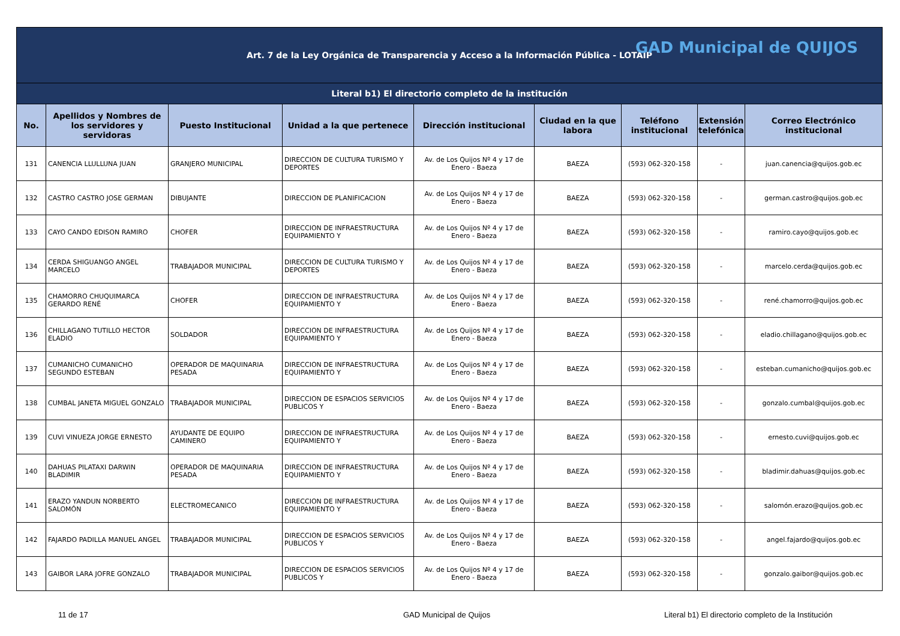| Art. 7 de la Ley Orgánica de Transparencia y Acceso a la Información Pública - LOTAIP GAD Municipal de QUIJOS | | | | | | | | |
| Literal b1) El directorio completo de la institución | | | | | | | | |
| No. | Apellidos y Nombres de los servidores y servidoras | Puesto Institucional | Unidad a la que pertenece | Dirección institucional | Ciudad en la que labora | Teléfono institucional | Extensión telefónica | Correo Electrónico institucional |
| 131 | CANENCIA LLULLUNA JUAN | GRANJERO MUNICIPAL | DIRECCION DE CULTURA TURISMO Y DEPORTES | Av. de Los Quijos Nº 4 y 17 de Enero - Baeza | BAEZA | (593) 062-320-158 | - | juan.canencia@quijos.gob.ec |
| 132 | CASTRO CASTRO JOSE GERMAN | DIBUJANTE | DIRECCION DE PLANIFICACION | Av. de Los Quijos Nº 4 y 17 de Enero - Baeza | BAEZA | (593) 062-320-158 | - | german.castro@quijos.gob.ec |
| 133 | CAYO CANDO EDISON RAMIRO | CHOFER | DIRECCION DE INFRAESTRUCTURA EQUIPAMIENTO Y | Av. de Los Quijos Nº 4 y 17 de Enero - Baeza | BAEZA | (593) 062-320-158 | - | ramiro.cayo@quijos.gob.ec |
| 134 | CERDA SHIGUANGO ANGEL MARCELO | TRABAJADOR MUNICIPAL | DIRECCION DE CULTURA TURISMO Y DEPORTES | Av. de Los Quijos Nº 4 y 17 de Enero - Baeza | BAEZA | (593) 062-320-158 | - | marcelo.cerda@quijos.gob.ec |
| 135 | CHAMORRO CHUQUIMARCA GERARDO RENÉ | CHOFER | DIRECCION DE INFRAESTRUCTURA EQUIPAMIENTO Y | Av. de Los Quijos Nº 4 y 17 de Enero - Baeza | BAEZA | (593) 062-320-158 | - | rené.chamorro@quijos.gob.ec |
| 136 | CHILLAGANO TUTILLO HECTOR ELADIO | SOLDADOR | DIRECCION DE INFRAESTRUCTURA EQUIPAMIENTO Y | Av. de Los Quijos Nº 4 y 17 de Enero - Baeza | BAEZA | (593) 062-320-158 | - | eladio.chillagano@quijos.gob.ec |
| 137 | CUMANICHO CUMANICHO SEGUNDO ESTEBAN | OPERADOR DE MAQUINARIA PESADA | DIRECCION DE INFRAESTRUCTURA EQUIPAMIENTO Y | Av. de Los Quijos Nº 4 y 17 de Enero - Baeza | BAEZA | (593) 062-320-158 | - | esteban.cumanicho@quijos.gob.ec |
| 138 | CUMBAL JANETA MIGUEL GONZALO | TRABAJADOR MUNICIPAL | DIRECCION DE ESPACIOS SERVICIOS PUBLICOS Y | Av. de Los Quijos Nº 4 y 17 de Enero - Baeza | BAEZA | (593) 062-320-158 | - | gonzalo.cumbal@quijos.gob.ec |
| 139 | CUVI VINUEZA JORGE ERNESTO | AYUDANTE DE EQUIPO CAMINERO | DIRECCION DE INFRAESTRUCTURA EQUIPAMIENTO Y | Av. de Los Quijos Nº 4 y 17 de Enero - Baeza | BAEZA | (593) 062-320-158 | - | ernesto.cuvi@quijos.gob.ec |
| 140 | DAHUAS PILATAXI DARWIN BLADIMIR | OPERADOR DE MAQUINARIA PESADA | DIRECCION DE INFRAESTRUCTURA EQUIPAMIENTO Y | Av. de Los Quijos Nº 4 y 17 de Enero - Baeza | BAEZA | (593) 062-320-158 | - | bladimir.dahuas@quijos.gob.ec |
| 141 | ERAZO YANDUN NORBERTO SALOMÓN | ELECTROMECANICO | DIRECCION DE INFRAESTRUCTURA EQUIPAMIENTO Y | Av. de Los Quijos Nº 4 y 17 de Enero - Baeza | BAEZA | (593) 062-320-158 | - | salomón.erazo@quijos.gob.ec |
| 142 | FAJARDO PADILLA MANUEL ANGEL | TRABAJADOR MUNICIPAL | DIRECCION DE ESPACIOS SERVICIOS PUBLICOS Y | Av. de Los Quijos Nº 4 y 17 de Enero - Baeza | BAEZA | (593) 062-320-158 | - | angel.fajardo@quijos.gob.ec |
| 143 | GAIBOR LARA JOFRE GONZALO | TRABAJADOR MUNICIPAL | DIRECCION DE ESPACIOS SERVICIOS PUBLICOS Y | Av. de Los Quijos Nº 4 y 17 de Enero - Baeza | BAEZA | (593) 062-320-158 | - | gonzalo.gaibor@quijos.gob.ec |
11 de 17 GAD Municipal de Quijos
Literal b1) El directorio completo de la Institución